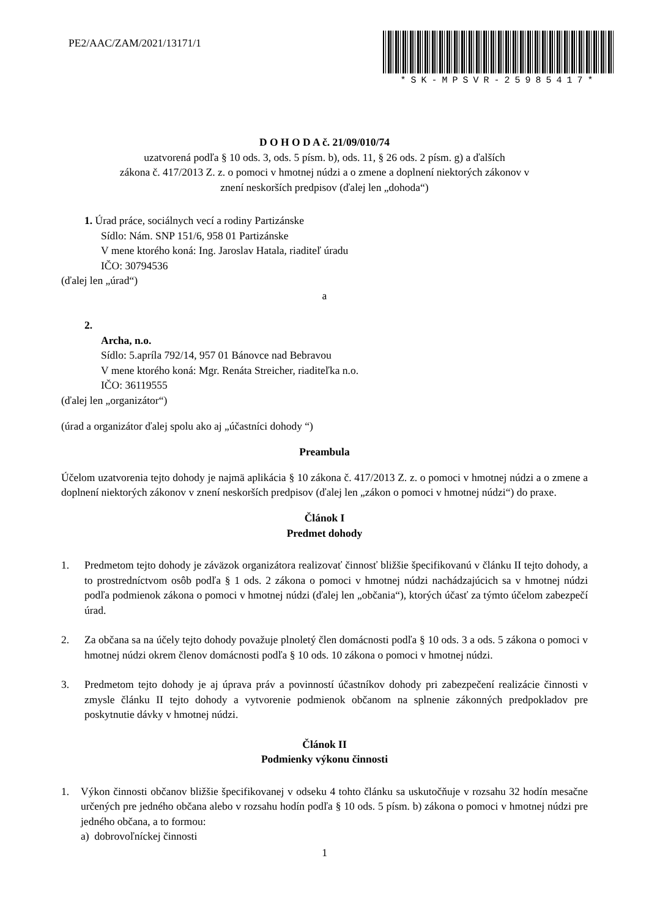PE2/AAC/ZAM/2021/13171/1
*SK-MPSVR-25985417*
D O H O D A č. 21/09/010/74
uzatvorená podľa § 10 ods. 3, ods. 5 písm. b), ods. 11, § 26 ods. 2 písm. g) a ďalších
zákona č. 417/2013 Z. z. o pomoci v hmotnej núdzi a o zmene a doplnení niektorých zákonov v
znení neskorších predpisov (ďalej len „dohoda“)
1. Úrad práce, sociálnych vecí a rodiny Partizánske
Sídlo: Nám. SNP 151/6, 958 01 Partizánske
V mene ktorého koná: Ing. Jaroslav Hatala, riaditeľ úradu
IČO: 30794536
(ďalej len „úrad“)
a
2.
Archa, n.o.
Sídlo: 5.apríla 792/14, 957 01 Bánovce nad Bebravou
V mene ktorého koná: Mgr. Renáta Streicher, riaditeľka n.o.
IČO: 36119555
(ďalej len „organizátor“)
(úrad a organizátor ďalej spolu ako aj „účastníci dohody “)
Preambula
Účelom uzatvorenia tejto dohody je najmä aplikácia § 10 zákona č. 417/2013 Z. z. o pomoci v hmotnej núdzi a o zmene a doplnení niektorých zákonov v znení neskorších predpisov (ďalej len „zákon o pomoci v hmotnej núdzi“) do praxe.
Článok I
Predmet dohody
1. Predmetom tejto dohody je záväzok organizátora realizovať činnosť bližšie špecifikovanú v článku II tejto dohody, a to prostredníctvom osôb podľa § 1 ods. 2 zákona o pomoci v hmotnej núdzi nachádzajúcich sa v hmotnej núdzi podľa podmienok zákona o pomoci v hmotnej núdzi (ďalej len „občania“), ktorých účasť za týmto účelom zabezpečí úrad.
2. Za občana sa na účely tejto dohody považuje plnoletý člen domácnosti podľa § 10 ods. 3 a ods. 5 zákona o pomoci v hmotnej núdzi okrem členov domácnosti podľa § 10 ods. 10 zákona o pomoci v hmotnej núdzi.
3. Predmetom tejto dohody je aj úprava práv a povinností účastníkov dohody pri zabezpečení realizácie činnosti v zmysle článku II tejto dohody a vytvorenie podmienok občanom na splnenie zákonných predpokladov pre poskytnutie dávky v hmotnej núdzi.
Článok II
Podmienky výkonu činnosti
1. Výkon činnosti občanov bližšie špecifikovanej v odseku 4 tohto článku sa uskutočňuje v rozsahu 32 hodín mesačne určených pre jedného občana alebo v rozsahu hodín podľa § 10 ods. 5 písm. b) zákona o pomoci v hmotnej núdzi pre jedného občana, a to formou:
a) dobrovoľníckej činnosti
1